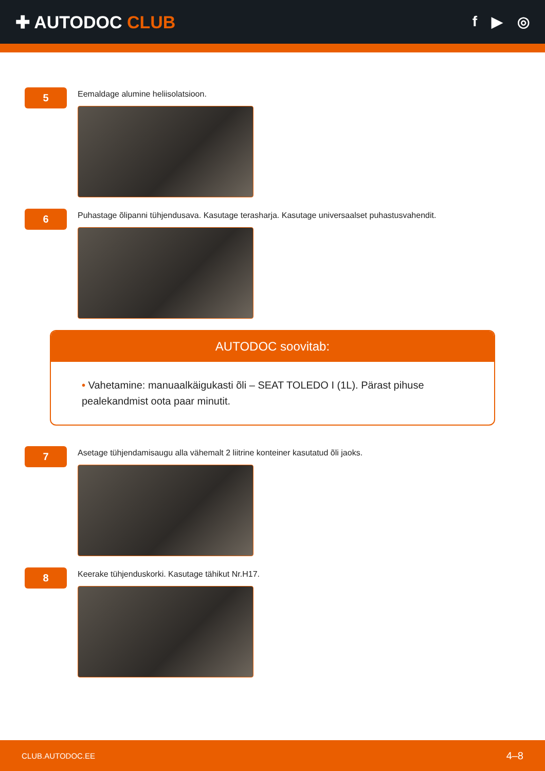✚ AUTODOC CLUB
f ▶ ◎
5
Eemaldage alumine heliisolatsioon.
6
Puhastage õlipanni tühjendusava. Kasutage terasharja. Kasutage universaalset puhastusvahendit.
AUTODOC soovitab:
• Vahetamine: manuaalkäigukasti õli – SEAT TOLEDO I (1L). Pärast pihuse pealekandmist oota paar minutit.
7
Asetage tühjendamisaugu alla vähemalt 2 liitrine konteiner kasutatud õli jaoks.
8
Keerake tühjenduskorki. Kasutage tähikut Nr.H17.
CLUB.AUTODOC.EE 4–8